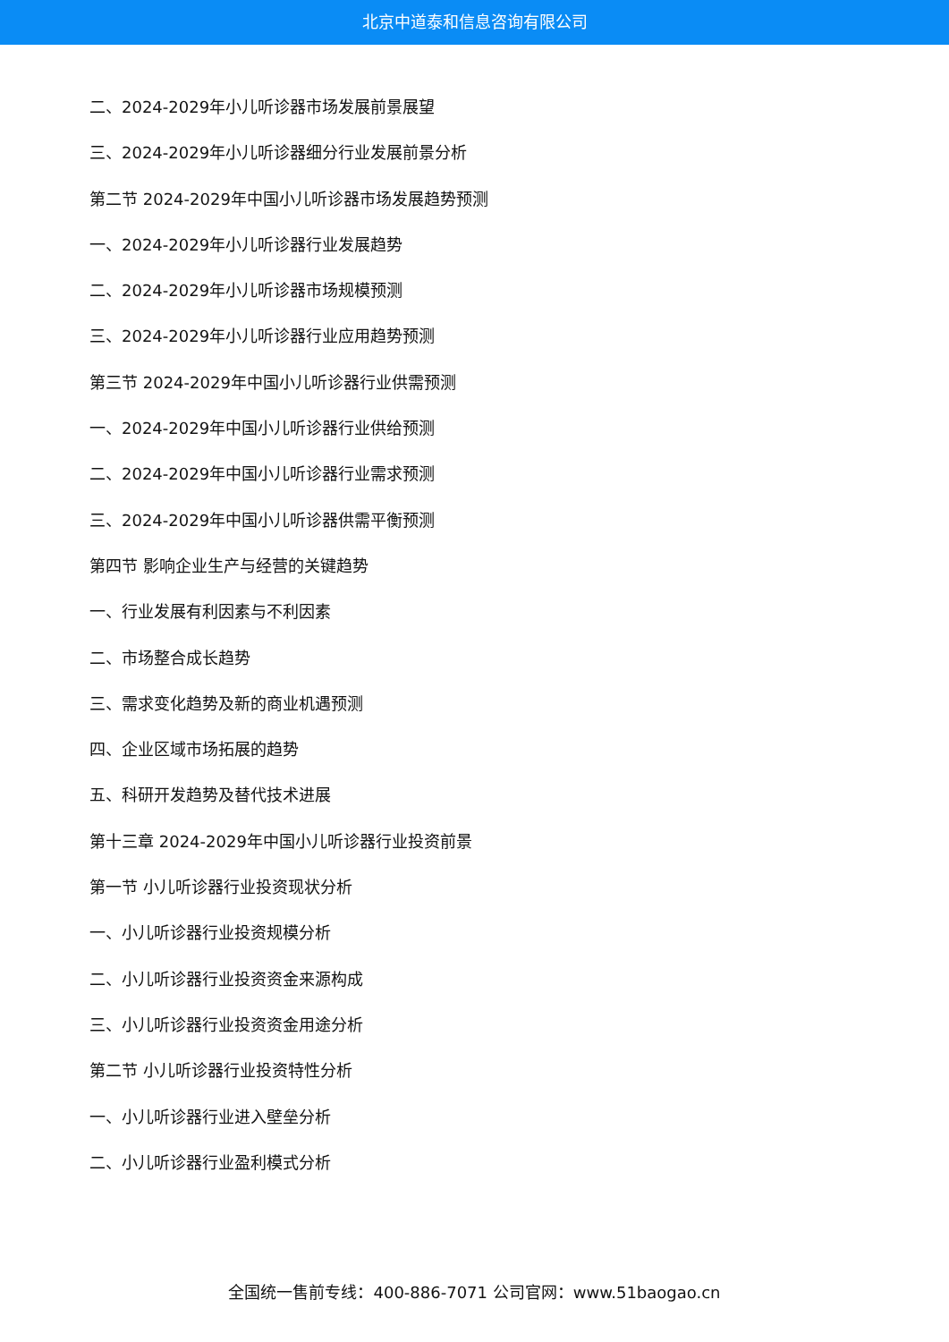北京中道泰和信息咨询有限公司
二、2024-2029年小儿听诊器市场发展前景展望
三、2024-2029年小儿听诊器细分行业发展前景分析
第二节 2024-2029年中国小儿听诊器市场发展趋势预测
一、2024-2029年小儿听诊器行业发展趋势
二、2024-2029年小儿听诊器市场规模预测
三、2024-2029年小儿听诊器行业应用趋势预测
第三节 2024-2029年中国小儿听诊器行业供需预测
一、2024-2029年中国小儿听诊器行业供给预测
二、2024-2029年中国小儿听诊器行业需求预测
三、2024-2029年中国小儿听诊器供需平衡预测
第四节 影响企业生产与经营的关键趋势
一、行业发展有利因素与不利因素
二、市场整合成长趋势
三、需求变化趋势及新的商业机遇预测
四、企业区域市场拓展的趋势
五、科研开发趋势及替代技术进展
第十三章 2024-2029年中国小儿听诊器行业投资前景
第一节 小儿听诊器行业投资现状分析
一、小儿听诊器行业投资规模分析
二、小儿听诊器行业投资资金来源构成
三、小儿听诊器行业投资资金用途分析
第二节 小儿听诊器行业投资特性分析
一、小儿听诊器行业进入壁垒分析
二、小儿听诊器行业盈利模式分析
全国统一售前专线：400-886-7071 公司官网：www.51baogao.cn